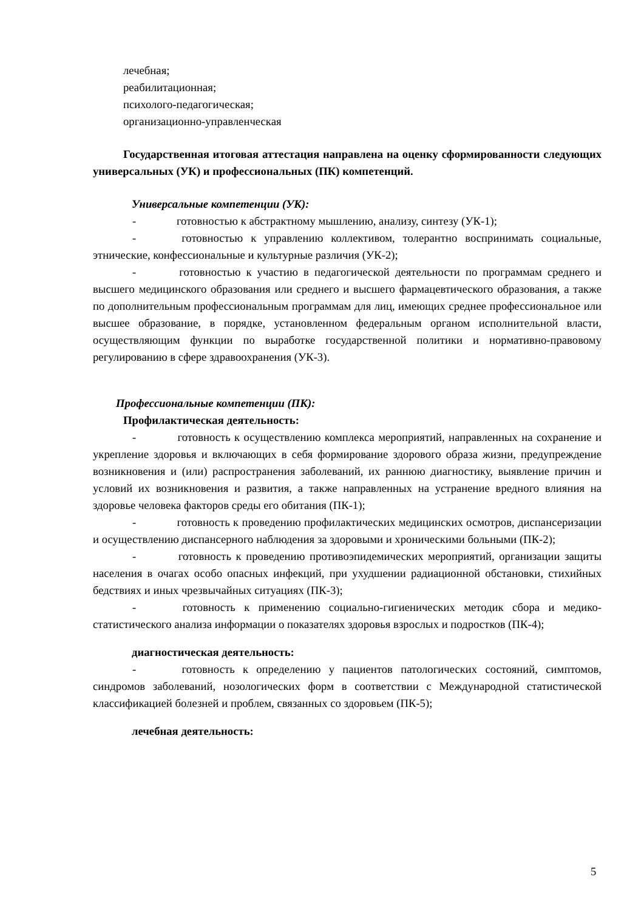лечебная;
реабилитационная;
психолого-педагогическая;
организационно-управленческая
Государственная итоговая аттестация направлена на оценку сформированности следующих универсальных (УК) и профессиональных (ПК) компетенций.
Универсальные компетенции (УК):
- готовностью к абстрактному мышлению, анализу, синтезу (УК-1);
- готовностью к управлению коллективом, толерантно воспринимать социальные, этнические, конфессиональные и культурные различия (УК-2);
- готовностью к участию в педагогической деятельности по программам среднего и высшего медицинского образования или среднего и высшего фармацевтического образования, а также по дополнительным профессиональным программам для лиц, имеющих среднее профессиональное или высшее образование, в порядке, установленном федеральным органом исполнительной власти, осуществляющим функции по выработке государственной политики и нормативно-правовому регулированию в сфере здравоохранения (УК-3).
Профессиональные компетенции (ПК):
Профилактическая деятельность:
- готовность к осуществлению комплекса мероприятий, направленных на сохранение и укрепление здоровья и включающих в себя формирование здорового образа жизни, предупреждение возникновения и (или) распространения заболеваний, их раннюю диагностику, выявление причин и условий их возникновения и развития, а также направленных на устранение вредного влияния на здоровье человека факторов среды его обитания (ПК-1);
- готовность к проведению профилактических медицинских осмотров, диспансеризации и осуществлению диспансерного наблюдения за здоровыми и хроническими больными (ПК-2);
- готовность к проведению противоэпидемических мероприятий, организации защиты населения в очагах особо опасных инфекций, при ухудшении радиационной обстановки, стихийных бедствиях и иных чрезвычайных ситуациях (ПК-3);
- готовность к применению социально-гигиенических методик сбора и медико-статистического анализа информации о показателях здоровья взрослых и подростков (ПК-4);
диагностическая деятельность:
- готовность к определению у пациентов патологических состояний, симптомов, синдромов заболеваний, нозологических форм в соответствии с Международной статистической классификацией болезней и проблем, связанных со здоровьем (ПК-5);
лечебная деятельность:
5